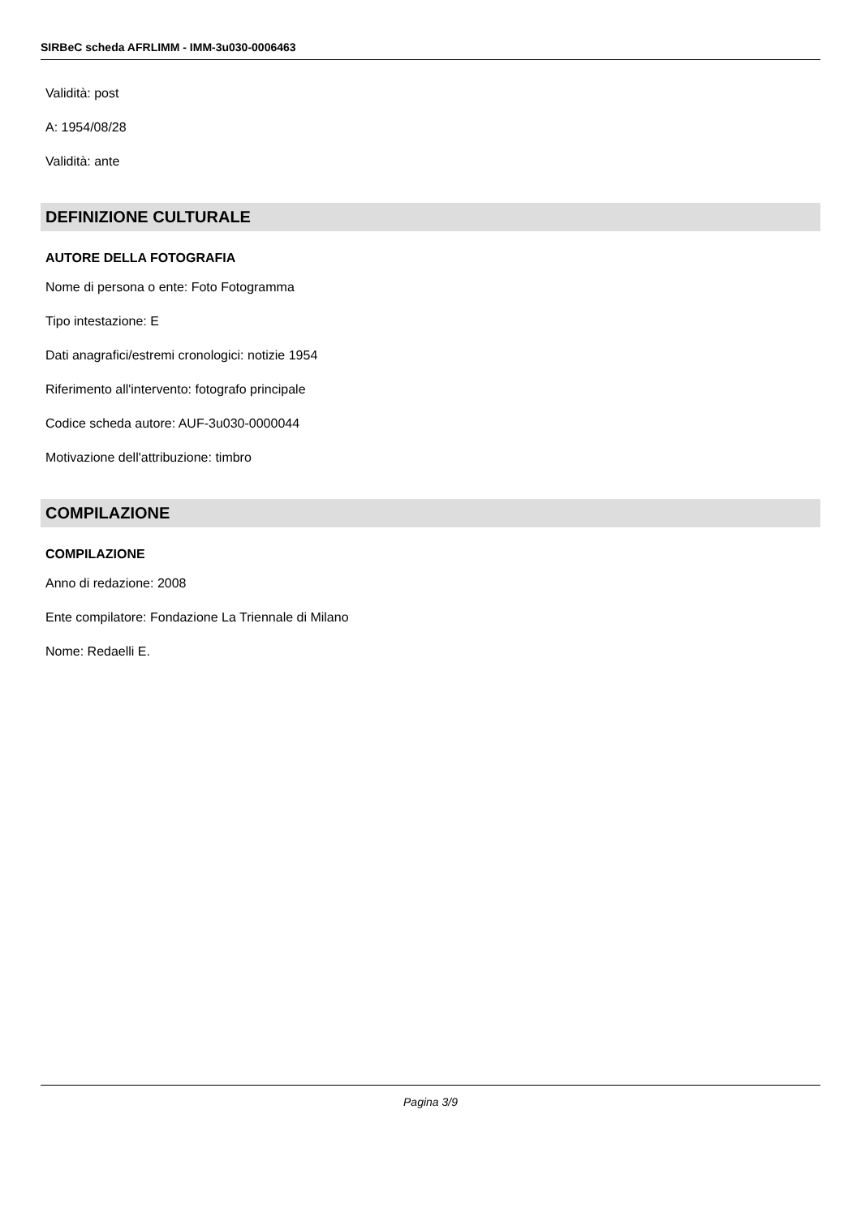SIRBeC scheda AFRLIMM - IMM-3u030-0006463
Validità: post
A: 1954/08/28
Validità: ante
DEFINIZIONE CULTURALE
AUTORE DELLA FOTOGRAFIA
Nome di persona o ente: Foto Fotogramma
Tipo intestazione: E
Dati anagrafici/estremi cronologici: notizie 1954
Riferimento all'intervento: fotografo principale
Codice scheda autore: AUF-3u030-0000044
Motivazione dell'attribuzione: timbro
COMPILAZIONE
COMPILAZIONE
Anno di redazione: 2008
Ente compilatore: Fondazione La Triennale di Milano
Nome: Redaelli E.
Pagina 3/9